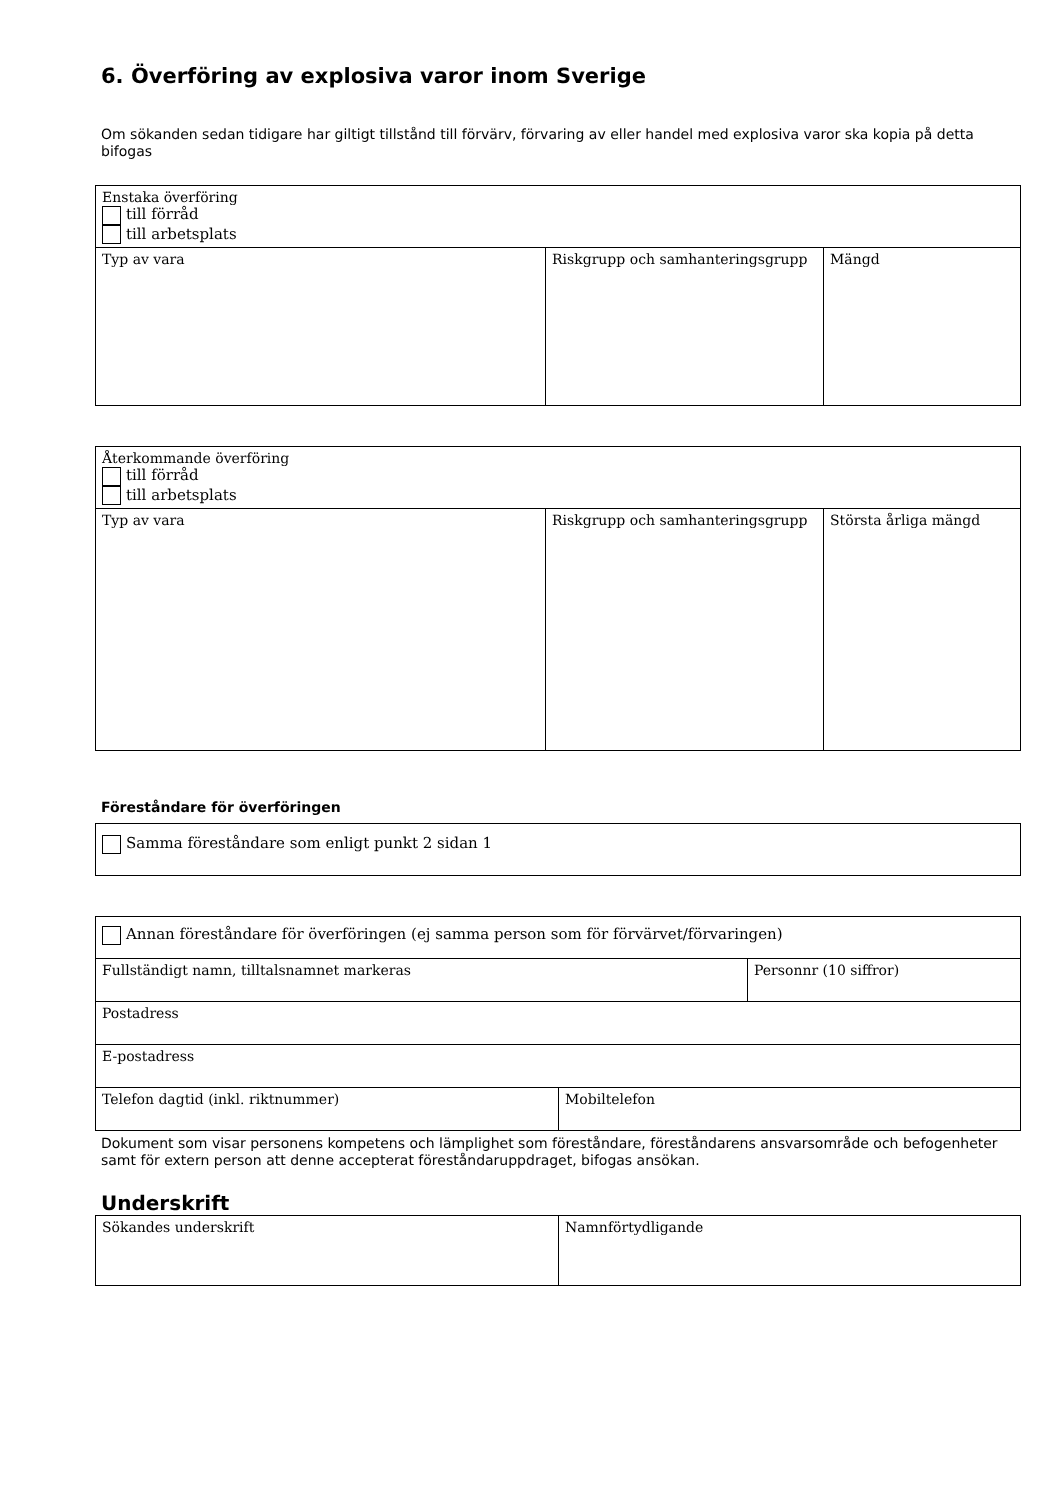6. Överföring av explosiva varor inom Sverige
Om sökanden sedan tidigare har giltigt tillstånd till förvärv, förvaring av eller handel med explosiva varor ska kopia på detta bifogas
| Enstaka överföring till förråd till arbetsplats | | |
| Typ av vara | Riskgrupp och samhanteringsgrupp | Mängd |
| Återkommande överföring till förråd till arbetsplats | | |
| Typ av vara | Riskgrupp och samhanteringsgrupp | Största årliga mängd |
Föreståndare för överföringen
| Samma föreståndare som enligt punkt 2 sidan 1 |
| Annan föreståndare för överföringen (ej samma person som för förvärvet/förvaringen) | | |
| Fullständigt namn, tilltalsnamnet markeras | | Personnr (10 siffror) |
| Postadress | | |
| E-postadress | | |
| Telefon dagtid (inkl. riktnummer) | Mobiltelefon | |
Dokument som visar personens kompetens och lämplighet som föreståndare, föreståndarens ansvarsområde och befogenheter samt för extern person att denne accepterat föreståndaruppdraget, bifogas ansökan.
Underskrift
| Sökandes underskrift | Namnförtydligande |